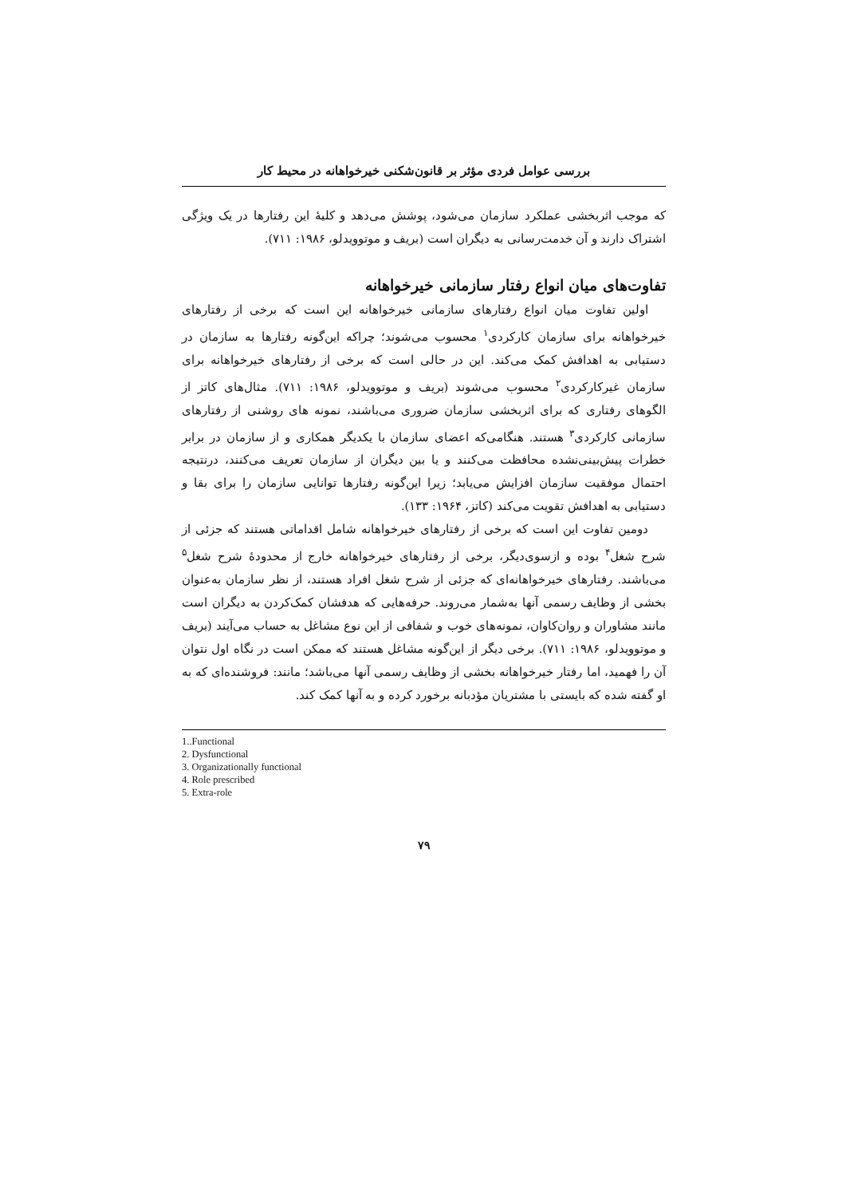بررسی عوامل فردی مؤثر بر قانون‌شکنی خیرخواهانه در محیط کار
که موجب اثربخشی عملکرد سازمان می‌شود، پوشش می‌دهد و کلیهٔ این رفتارها در یک ویژگی اشتراک دارند و آن خدمت‌رسانی به دیگران است (بریف و موتوویدلو، ۱۹۸۶: ۷۱۱).
تفاوت‌های میان انواع رفتار سازمانی خیرخواهانه
اولین تفاوت میان انواع رفتارهای سازمانی خیرخواهانه این است که برخی از رفتارهای خیرخواهانه برای سازمان کارکردی<sup>۱</sup> محسوب می‌شوند؛ چراکه این‌گونه رفتارها به سازمان در دستیابی به اهدافش کمک می‌کند. این در حالی است که برخی از رفتارهای خیرخواهانه برای سازمان غیرکارکردی<sup>۲</sup> محسوب می‌شوند (بریف و موتوویدلو، ۱۹۸۶: ۷۱۱). مثال‌های کاتز از الگوهای رفتاری که برای اثربخشی سازمان ضروری می‌باشند، نمونه‌ های روشنی از رفتارهای سازمانی کارکردی<sup>۳</sup> هستند. هنگامی‌که اعضای سازمان با یکدیگر همکاری و از سازمان در برابر خطرات پیش‌بینی‌نشده محافظت می‌کنند و یا بین دیگران از سازمان تعریف می‌کنند، درنتیجه احتمال موفقیت سازمان افزایش می‌یابد؛ زیرا این‌گونه رفتارها توانایی سازمان را برای بقا و دستیابی به اهدافش تقویت می‌کند (کاتز، ۱۹۶۴: ۱۳۳).
دومین تفاوت این است که برخی از رفتارهای خیرخواهانه شامل اقداماتی هستند که جزئی از شرح شغل<sup>۴</sup> بوده و ازسوی‌دیگر، برخی از رفتارهای خیرخواهانه خارج از محدودهٔ شرح شغل<sup>۵</sup> می‌باشند. رفتارهای خیرخواهانه‌ای که جزئی از شرح شغل افراد هستند، از نظر سازمان به‌عنوان بخشی از وظایف رسمی آنها به‌شمار می‌روند. حرفه‌هایی که هدفشان کمک‌کردن به دیگران است مانند مشاوران و روان‌کاوان، نمونه‌های خوب و شفافی از این نوع مشاغل به حساب می‌آیند (بریف و موتوویدلو، ۱۹۸۶: ۷۱۱). برخی دیگر از این‌گونه مشاغل هستند که ممکن است در نگاه اول نتوان آن را فهمید، اما رفتار خیرخواهانه بخشی از وظایف رسمی آنها می‌باشد؛ مانند: فروشنده‌ای که به او گفته شده که بایستی با مشتریان مؤدبانه برخورد کرده و به آنها کمک کند.
1..Functional
2. Dysfunctional
3. Organizationally functional
4. Role prescribed
5. Extra-role
۷۹